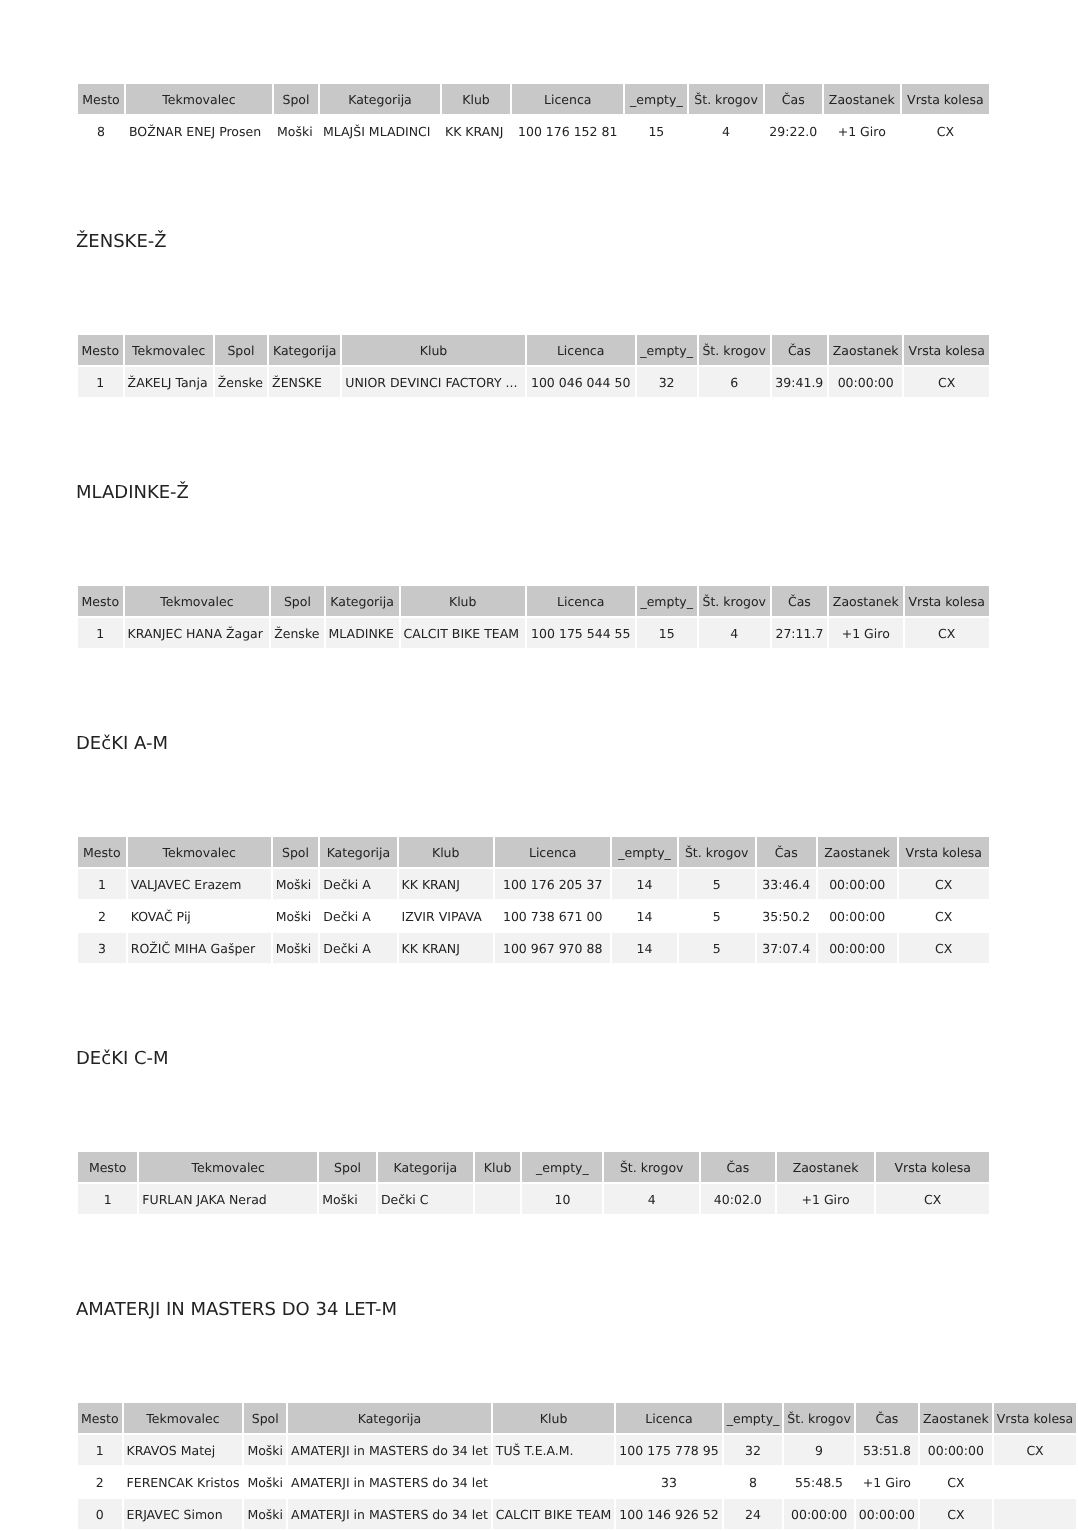| Mesto | Tekmovalec | Spol | Kategorija | Klub | Licenca | _empty_ | Št. krogov | Čas | Zaostanek | Vrsta kolesa |
| --- | --- | --- | --- | --- | --- | --- | --- | --- | --- | --- |
| 8 | BOŽNAR ENEJ Prosen | Moški | MLAJŠI MLADINCI | KK KRANJ | 100 176 152 81 | 15 | 4 | 29:22.0 | +1 Giro | CX |
ŽENSKE-Ž
| Mesto | Tekmovalec | Spol | Kategorija | Klub | Licenca | _empty_ | Št. krogov | Čas | Zaostanek | Vrsta kolesa |
| --- | --- | --- | --- | --- | --- | --- | --- | --- | --- | --- |
| 1 | ŽAKELJ Tanja | Ženske | ŽENSKE | UNIOR DEVINCI FACTORY ... | 100 046 044 50 | 32 | 6 | 39:41.9 | 00:00:00 | CX |
MLADINKE-Ž
| Mesto | Tekmovalec | Spol | Kategorija | Klub | Licenca | _empty_ | Št. krogov | Čas | Zaostanek | Vrsta kolesa |
| --- | --- | --- | --- | --- | --- | --- | --- | --- | --- | --- |
| 1 | KRANJEC HANA Žagar | Ženske | MLADINKE | CALCIT BIKE TEAM | 100 175 544 55 | 15 | 4 | 27:11.7 | +1 Giro | CX |
DEčKI A-M
| Mesto | Tekmovalec | Spol | Kategorija | Klub | Licenca | _empty_ | Št. krogov | Čas | Zaostanek | Vrsta kolesa |
| --- | --- | --- | --- | --- | --- | --- | --- | --- | --- | --- |
| 1 | VALJAVEC Erazem | Moški | Dečki A | KK KRANJ | 100 176 205 37 | 14 | 5 | 33:46.4 | 00:00:00 | CX |
| 2 | KOVAČ Pij | Moški | Dečki A | IZVIR VIPAVA | 100 738 671 00 | 14 | 5 | 35:50.2 | 00:00:00 | CX |
| 3 | ROŽIČ MIHA Gašper | Moški | Dečki A | KK KRANJ | 100 967 970 88 | 14 | 5 | 37:07.4 | 00:00:00 | CX |
DEčKI C-M
| Mesto | Tekmovalec | Spol | Kategorija | Klub | _empty_ | Št. krogov | Čas | Zaostanek | Vrsta kolesa |
| --- | --- | --- | --- | --- | --- | --- | --- | --- | --- |
| 1 | FURLAN JAKA Nerad | Moški | Dečki C | | 10 | 4 | 40:02.0 | +1 Giro | CX |
AMATERJI IN MASTERS DO 34 LET-M
| Mesto | Tekmovalec | Spol | Kategorija | Klub | Licenca | _empty_ | Št. krogov | Čas | Zaostanek | Vrsta kolesa |
| --- | --- | --- | --- | --- | --- | --- | --- | --- | --- | --- |
| 1 | KRAVOS Matej | Moški | AMATERJI in MASTERS do 34 let | TUŠ T.E.A.M. | 100 175 778 95 | 32 | 9 | 53:51.8 | 00:00:00 | CX |
| 2 | FERENCAK Kristos | Moški | AMATERJI in MASTERS do 34 let | | 33 | 8 | 55:48.5 | +1 Giro | CX | |
| 0 | ERJAVEC Simon | Moški | AMATERJI in MASTERS do 34 let | CALCIT BIKE TEAM | 100 146 926 52 | 24 | 00:00:00 | 00:00:00 | CX | |